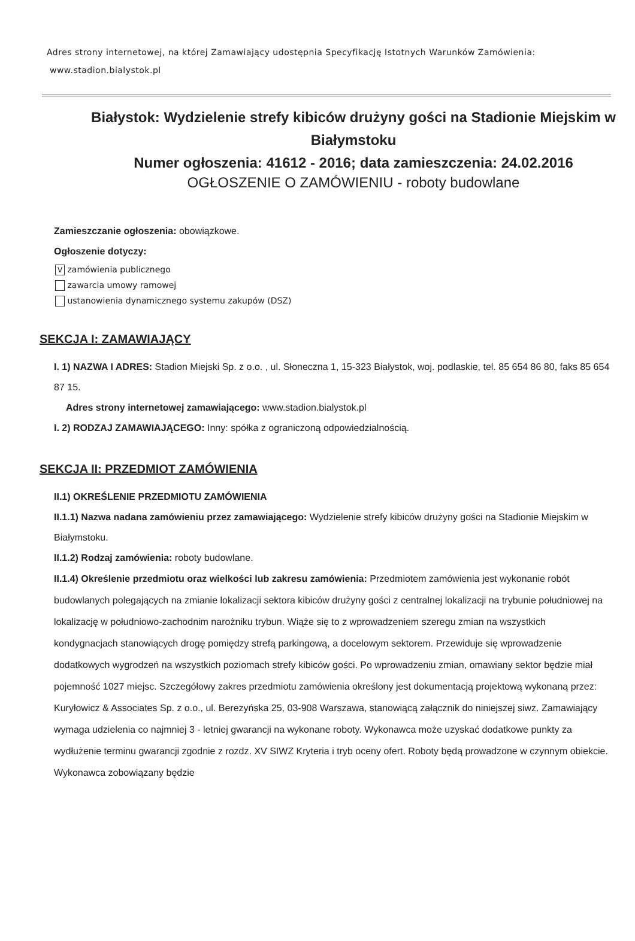Adres strony internetowej, na której Zamawiający udostępnia Specyfikację Istotnych Warunków Zamówienia:
www.stadion.bialystok.pl
Białystok: Wydzielenie strefy kibiców drużyny gości na Stadionie Miejskim w Białymstoku
Numer ogłoszenia: 41612 - 2016; data zamieszczenia: 24.02.2016
OGŁOSZENIE O ZAMÓWIENIU - roboty budowlane
Zamieszczanie ogłoszenia: obowiązkowe.
Ogłoszenie dotyczy:
V zamówienia publicznego
zawarcia umowy ramowej
ustanowienia dynamicznego systemu zakupów (DSZ)
SEKCJA I: ZAMAWIAJĄCY
I. 1) NAZWA I ADRES: Stadion Miejski Sp. z o.o. , ul. Słoneczna 1, 15-323 Białystok, woj. podlaskie, tel. 85 654 86 80, faks 85 654 87 15.
Adres strony internetowej zamawiającego: www.stadion.bialystok.pl
I. 2) RODZAJ ZAMAWIAJĄCEGO: Inny: spółka z ograniczoną odpowiedzialnością.
SEKCJA II: PRZEDMIOT ZAMÓWIENIA
II.1) OKREŚLENIE PRZEDMIOTU ZAMÓWIENIA
II.1.1) Nazwa nadana zamówieniu przez zamawiającego: Wydzielenie strefy kibiców drużyny gości na Stadionie Miejskim w Białymstoku.
II.1.2) Rodzaj zamówienia: roboty budowlane.
II.1.4) Określenie przedmiotu oraz wielkości lub zakresu zamówienia: Przedmiotem zamówienia jest wykonanie robót budowlanych polegających na zmianie lokalizacji sektora kibiców drużyny gości z centralnej lokalizacji na trybunie południowej na lokalizację w południowo-zachodnim narożniku trybun. Wiąże się to z wprowadzeniem szeregu zmian na wszystkich kondygnacjach stanowiących drogę pomiędzy strefą parkingową, a docelowym sektorem. Przewiduje się wprowadzenie dodatkowych wygrodzeń na wszystkich poziomach strefy kibiców gości. Po wprowadzeniu zmian, omawiany sektor będzie miał pojemność 1027 miejsc. Szczegółowy zakres przedmiotu zamówienia określony jest dokumentacją projektową wykonaną przez: Kuryłowicz & Associates Sp. z o.o., ul. Berezyńska 25, 03-908 Warszawa, stanowiącą załącznik do niniejszej siwz. Zamawiający wymaga udzielenia co najmniej 3 - letniej gwarancji na wykonane roboty. Wykonawca może uzyskać dodatkowe punkty za wydłużenie terminu gwarancji zgodnie z rozdz. XV SIWZ Kryteria i tryb oceny ofert. Roboty będą prowadzone w czynnym obiekcie. Wykonawca zobowiązany będzie